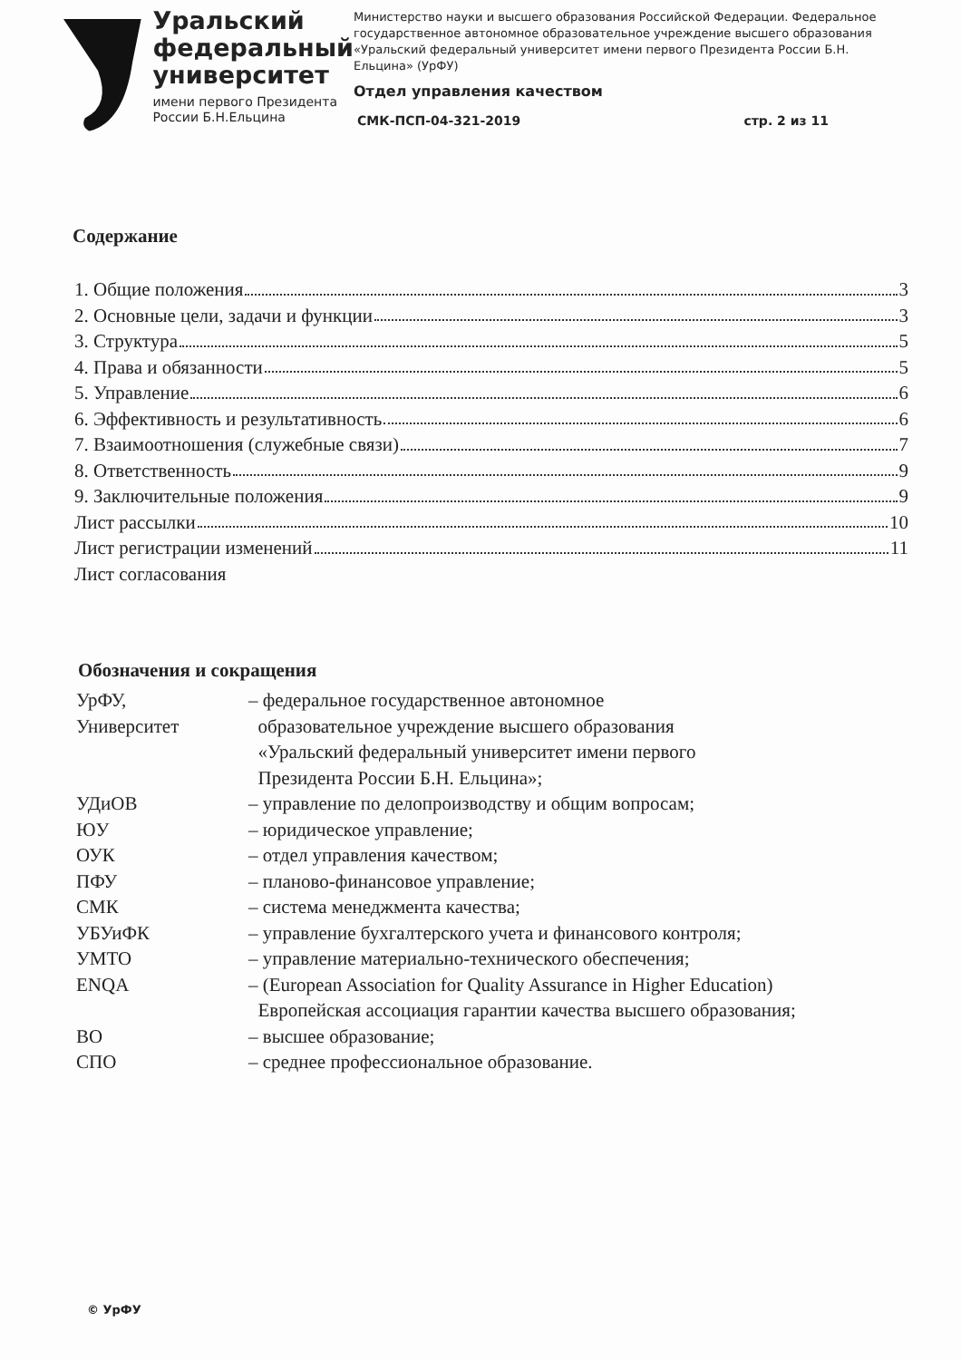Уральский
федеральный
университет
имени первого Президента
России Б.Н.Ельцина
Министерство науки и высшего образования Российской Федерации. Федеральное государственное автономное образовательное учреждение высшего образования «Уральский федеральный университет имени первого Президента России Б.Н. Ельцина» (УрФУ)
Отдел управления качеством
СМК-ПСП-04-321-2019 стр. 2 из 11
Содержание
1. Общие положения 3
2. Основные цели, задачи и функции 3
3. Структура 5
4. Права и обязанности 5
5. Управление 6
6. Эффективность и результативность 6
7. Взаимоотношения (служебные связи) 7
8. Ответственность 9
9. Заключительные положения 9
Лист рассылки 10
Лист регистрации изменений 11
Лист согласования
Обозначения и сокращения
| УрФУ, Университет | – федеральное государственное автономное образовательное учреждение высшего образования «Уральский федеральный университет имени первого Президента России Б.Н. Ельцина»; |
| УДиОВ | – управление по делопроизводству и общим вопросам; |
| ЮУ | – юридическое управление; |
| ОУК | – отдел управления качеством; |
| ПФУ | – планово-финансовое управление; |
| СМК | – система менеджмента качества; |
| УБУиФК | – управление бухгалтерского учета и финансового контроля; |
| УМТО | – управление материально-технического обеспечения; |
| ENQA | – (European Association for Quality Assurance in Higher Education) Европейская ассоциация гарантии качества высшего образования; |
| ВО | – высшее образование; |
| СПО | – среднее профессиональное образование. |
© УрФУ